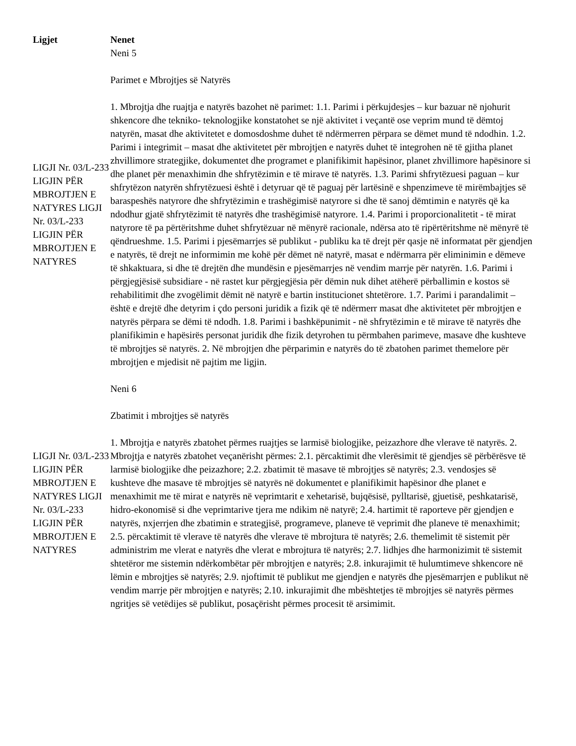| Ligjet | Nenet |
| --- | --- |
| LIGJI Nr. 03/L-233 LIGJIN PËR MBROJTJEN E NATYRES LIGJI Nr. 03/L-233 LIGJIN PËR MBROJTJEN E NATYRES | Neni 5 Parimet e Mbrojtjes së Natyrës 1. Mbrojtja dhe ruajtja e natyrës bazohet në parimet: 1.1. Parimi i përkujdesjes – kur bazuar në njohurit shkencore dhe tekniko- teknologjike konstatohet se një aktivitet i veçantë ose veprim mund të dëmtoj natyrën, masat dhe aktivitetet e domosdoshme duhet të ndërmerren përpara se dëmet mund të ndodhin. 1.2. Parimi i integrimit – masat dhe aktivitetet për mbrojtjen e natyrës duhet të integrohen në të gjitha planet zhvillimore strategjike, dokumentet dhe programet e planifikimit hapësinor, planet zhvillimore hapësinore si dhe planet për menaxhimin dhe shfrytëzimin e të mirave të natyrës. 1.3. Parimi shfrytëzuesi paguan – kur shfrytëzon natyrën shfrytëzuesi është i detyruar që të paguaj për lartësinë e shpenzimeve të mirëmbajtjes së baraspeshës natyrore dhe shfrytëzimin e trashëgimisë natyrore si dhe të sanoj dëmtimin e natyrës që ka ndodhur gjatë shfrytëzimit të natyrës dhe trashëgimisë natyrore. 1.4. Parimi i proporcionalitetit - të mirat natyrore të pa përtëritshme duhet shfrytëzuar në mënyrë racionale, ndërsa ato të ripërtëritshme në mënyrë të qëndrueshme. 1.5. Parimi i pjesëmarrjes së publikut - publiku ka të drejt për qasje në informatat për gjendjen e natyrës, të drejt ne informimin me kohë për dëmet në natyrë, masat e ndërmarra për eliminimin e dëmeve të shkaktuara, si dhe të drejtën dhe mundësin e pjesëmarrjes në vendim marrje për natyrën. 1.6. Parimi i përgjegjësisë subsidiare - në rastet kur përgjegjësia për dëmin nuk dihet atëherë përballimin e kostos së rehabilitimit dhe zvogëlimit dëmit në natyrë e bartin institucionet shtetërore. 1.7. Parimi i parandalimit – është e drejtë dhe detyrim i çdo personi juridik a fizik që të ndërmerr masat dhe aktivitetet për mbrojtjen e natyrës përpara se dëmi të ndodh. 1.8. Parimi i bashkëpunimit - në shfrytëzimin e të mirave të natyrës dhe planifikimin e hapësirës personat juridik dhe fizik detyrohen tu përmbahen parimeve, masave dhe kushteve të mbrojtjes së natyrës. 2. Në mbrojtjen dhe përparimin e natyrës do të zbatohen parimet themelore për mbrojtjen e mjedisit në pajtim me ligjin. |
| LIGJI Nr. 03/L-233 LIGJIN PËR MBROJTJEN E NATYRES LIGJI Nr. 03/L-233 LIGJIN PËR MBROJTJEN E NATYRES | Neni 6 Zbatimit i mbrojtjes së natyrës 1. Mbrojtja e natyrës zbatohet përmes ruajtjes se larmisë biologjike, peizazhore dhe vlerave të natyrës. 2. Mbrojtja e natyrës zbatohet veçanërisht përmes: 2.1. përcaktimit dhe vlerësimit të gjendjes së përbërësve të larmisë biologjike dhe peizazhore; 2.2. zbatimit të masave të mbrojtjes së natyrës; 2.3. vendosjes së kushteve dhe masave të mbrojtjes së natyrës në dokumentet e planifikimit hapësinor dhe planet e menaxhimit me të mirat e natyrës në veprimtarit e xehetarisë, bujqësisë, pylltarisë, gjuetisë, peshkatarisë, hidro-ekonomisë si dhe veprimtarive tjera me ndikim në natyrë; 2.4. hartimit të raporteve për gjendjen e natyrës, nxjerrjen dhe zbatimin e strategjisë, programeve, planeve të veprimit dhe planeve të menaxhimit; 2.5. përcaktimit të vlerave të natyrës dhe vlerave të mbrojtura të natyrës; 2.6. themelimit të sistemit për administrim me vlerat e natyrës dhe vlerat e mbrojtura të natyrës; 2.7. lidhjes dhe harmonizimit të sistemit shtetëror me sistemin ndërkombëtar për mbrojtjen e natyrës; 2.8. inkurajimit të hulumtimeve shkencore në lëmin e mbrojtjes së natyrës; 2.9. njoftimit të publikut me gjendjen e natyrës dhe pjesëmarrjen e publikut në vendim marrje për mbrojtjen e natyrës; 2.10. inkurajimit dhe mbështetjes të mbrojtjes së natyrës përmes ngritjes së vetëdijes së publikut, posaçërisht përmes procesit të arsimimit. |